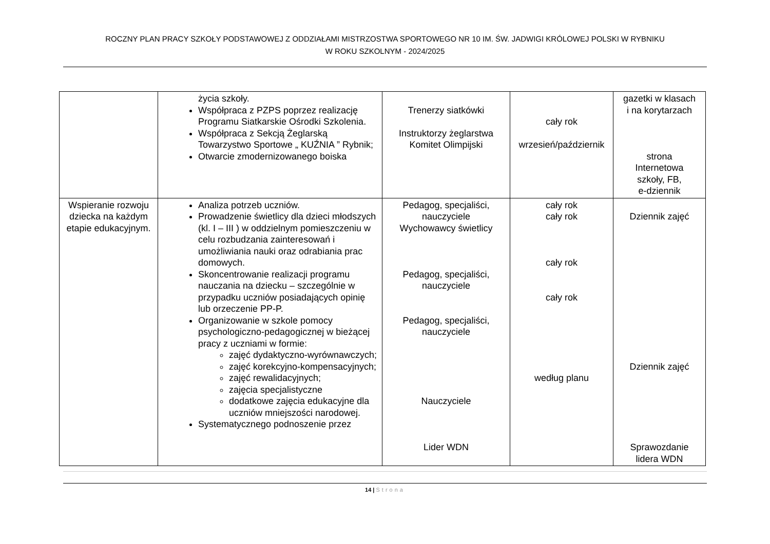ROCZNY PLAN PRACY SZKOŁY PODSTAWOWEJ Z ODDZIAŁAMI MISTRZOSTWA SPORTOWEGO NR 10 IM. ŚW. JADWIGI KRÓLOWEJ POLSKI W RYBNIKU
W ROKU SZKOLNYM - 2024/2025
| | życia szkoły. Współpraca z PZPS poprzez realizację Programu Siatkarskie Ośrodki Szkolenia. Współpraca z Sekcją Żeglarską Towarzystwo Sportowe „ KUŹNIA ” Rybnik; Otwarcie zmodernizowanego boiska | Trenerzy siatkówki Instruktorzy żeglarstwa Komitet Olimpijski | cały rok wrzesień/październik | gazetki w klasach i na korytarzach strona Internetowa szkoły, FB, e-dziennik |
| Wspieranie rozwoju dziecka na każdym etapie edukacyjnym. | Analiza potrzeb uczniów. Prowadzenie świetlicy dla dzieci młodszych (kl. I – III ) w oddzielnym pomieszczeniu w celu rozbudzania zainteresowań i umożliwiania nauki oraz odrabiania prac domowych. Skoncentrowanie realizacji programu nauczania na dziecku – szczególnie w przypadku uczniów posiadających opinię lub orzeczenie PP-P. Organizowanie w szkole pomocy psychologiczno-pedagogicznej w bieżącej pracy z uczniami w formie: zajęć dydaktyczno-wyrównawczych; zajęć korekcyjno-kompensacyjnych; zajęć rewalidacyjnych; zajęcia specjalistyczne dodatkowe zajęcia edukacyjne dla uczniów mniejszości narodowej. Systematycznego podnoszenie przez | Pedagog, specjaliści, nauczyciele Wychowawcy świetlicy Pedagog, specjaliści, nauczyciele Pedagog, specjaliści, nauczyciele Nauczyciele Lider WDN | cały rok cały rok cały rok cały rok według planu | Dziennik zajęć Dziennik zajęć Sprawozdanie lidera WDN |
14 | Strona